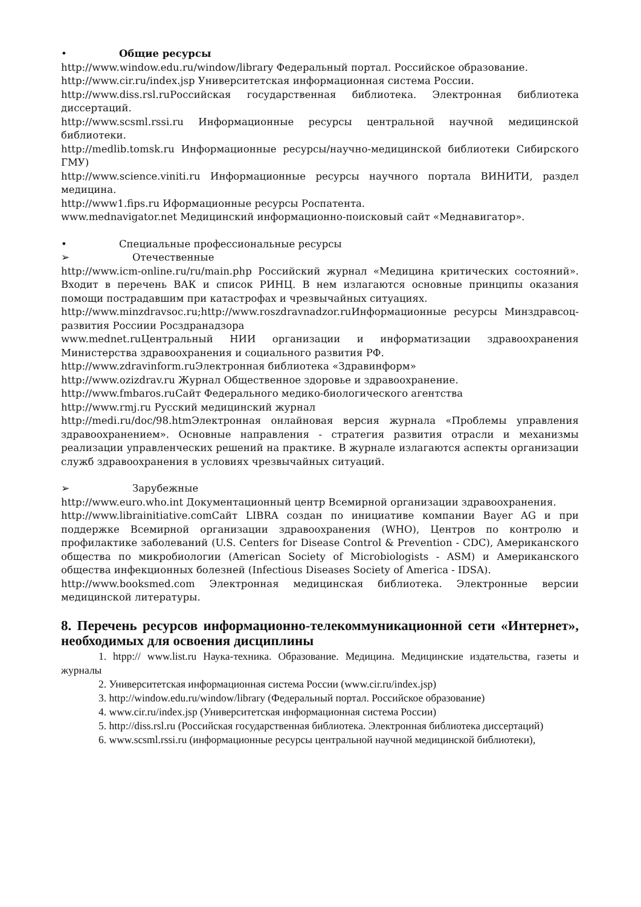• Общие ресурсы
http://www.window.edu.ru/window/library Федеральный портал. Российское образование.
http://www.cir.ru/index.jsp Университетская информационная система России.
http://www.diss.rsl.ruРоссийская государственная библиотека. Электронная библиотека диссертаций.
http://www.scsml.rssi.ru Информационные ресурсы центральной научной медицинской библиотеки.
http://medlib.tomsk.ru Информационные ресурсы/научно-медицинской библиотеки Сибирского ГМУ)
http://www.science.viniti.ru Информационные ресурсы научного портала ВИНИТИ, раздел медицина.
http://www1.fips.ru Иформационные ресурсы Роспатента.
www.mednavigator.net Медицинский информационно-поисковый сайт «Меднавигатор».
• Специальные профессиональные ресурсы
➢ Отечественные
http://www.icm-online.ru/ru/main.php Российский журнал «Медицина критических состояний». Входит в перечень ВАК и список РИНЦ. В нем излагаются основные принципы оказания помощи пострадавшим при катастрофах и чрезвычайных ситуациях.
http://www.minzdravsoc.ru;http://www.roszdravnadzor.ruИнформационные ресурсы Минздравсоц-развития Россиии Росздранадзора
www.mednet.ruЦентральный НИИ организации и информатизации здравоохранения Министерства здравоохранения и социального развития РФ.
http://www.zdravinform.ruЭлектронная библиотека «Здравинформ»
http://www.ozizdrav.ru Журнал Общественное здоровье и здравоохранение.
http://www.fmbaros.ruСайт Федерального медико-биологического агентства
http://www.rmj.ru Русский медицинский журнал
http://medi.ru/doc/98.htmЭлектронная онлайновая версия журнала «Проблемы управления здравоохранением». Основные направления - стратегия развития отрасли и механизмы реализации управленческих решений на практике. В журнале излагаются аспекты организации служб здравоохранения в условиях чрезвычайных ситуаций.
➢ Зарубежные
http://www.euro.who.int Документационный центр Всемирной организации здравоохранения.
http://www.librainitiative.comСайт LIBRA создан по инициативе компании Bayer AG и при поддержке Всемирной организации здравоохранения (WHO), Центров по контролю и профилактике заболеваний (U.S. Centers for Disease Control & Prevention - CDC), Американского общества по микробиологии (American Society of Microbiologists - ASM) и Американского общества инфекционных болезней (Infectious Diseases Society of America - IDSA).
http://www.booksmed.com Электронная медицинская библиотека. Электронные версии медицинской литературы.
8. Перечень ресурсов информационно-телекоммуникационной сети «Интернет», необходимых для освоения дисциплины
1. htpp:// www.list.ru Наука-техника. Образование. Медицина. Медицинские издательства, газеты и журналы
2. Университетская информационная система России (www.cir.ru/index.jsp)
3. http://window.edu.ru/window/library (Федеральный портал. Российское образование)
4. www.cir.ru/index.jsp (Университетская информационная система России)
5. http://diss.rsl.ru (Российская государственная библиотека. Электронная библиотека диссертаций)
6. www.scsml.rssi.ru (информационные ресурсы центральной научной медицинской библиотеки),